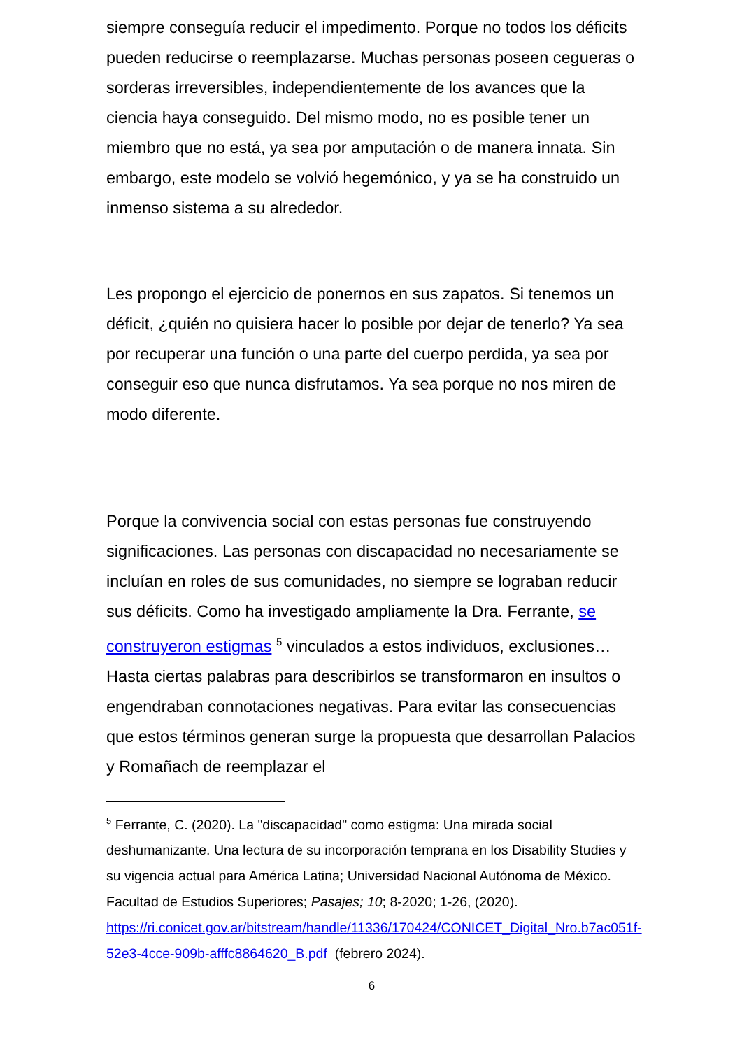siempre conseguía reducir el impedimento. Porque no todos los déficits pueden reducirse o reemplazarse. Muchas personas poseen cegueras o sorderas irreversibles, independientemente de los avances que la ciencia haya conseguido. Del mismo modo, no es posible tener un miembro que no está, ya sea por amputación o de manera innata. Sin embargo, este modelo se volvió hegemónico, y ya se ha construido un inmenso sistema a su alrededor.
Les propongo el ejercicio de ponernos en sus zapatos. Si tenemos un déficit, ¿quién no quisiera hacer lo posible por dejar de tenerlo? Ya sea por recuperar una función o una parte del cuerpo perdida, ya sea por conseguir eso que nunca disfrutamos. Ya sea porque no nos miren de modo diferente.
Porque la convivencia social con estas personas fue construyendo significaciones. Las personas con discapacidad no necesariamente se incluían en roles de sus comunidades, no siempre se lograban reducir sus déficits. Como ha investigado ampliamente la Dra. Ferrante, se construyeron estigmas <sup>5</sup> vinculados a estos individuos, exclusiones… Hasta ciertas palabras para describirlos se transformaron en insultos o engendraban connotaciones negativas. Para evitar las consecuencias que estos términos generan surge la propuesta que desarrollan Palacios y Romañach de reemplazar el
<sup>5</sup> Ferrante, C. (2020). La "discapacidad" como estigma: Una mirada social deshumanizante. Una lectura de su incorporación temprana en los Disability Studies y su vigencia actual para América Latina; Universidad Nacional Autónoma de México. Facultad de Estudios Superiores; Pasajes; 10; 8-2020; 1-26, (2020). https://ri.conicet.gov.ar/bitstream/handle/11336/170424/CONICET_Digital_Nro.b7ac051f-52e3-4cce-909b-afffc8864620_B.pdf (febrero 2024).
6